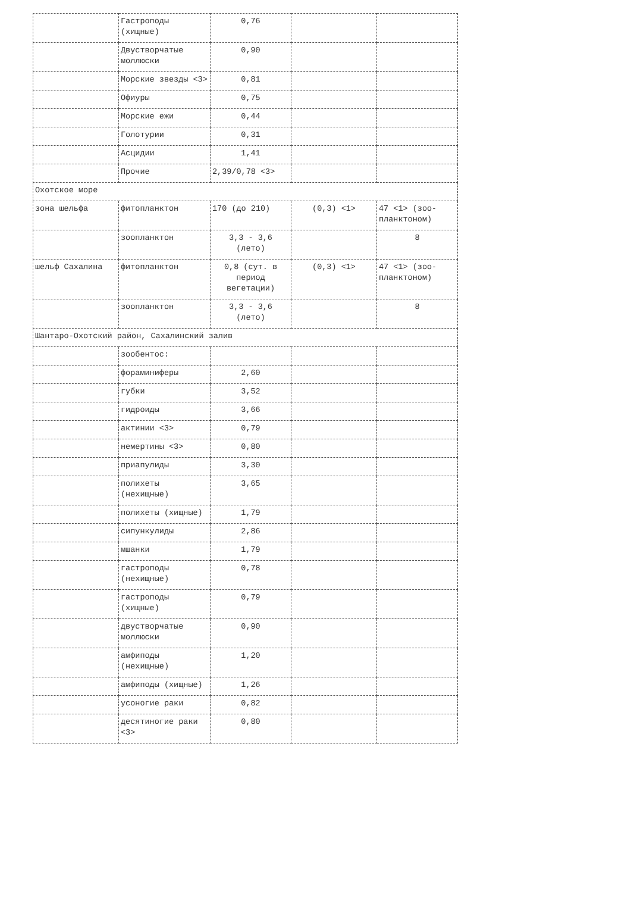| | Гастроподы (хищные) | 0,76 | | |
| | Двустворчатые моллюски | 0,90 | | |
| | Морские звезды <3> | 0,81 | | |
| | Офиуры | 0,75 | | |
| | Морские ежи | 0,44 | | |
| | Голотурии | 0,31 | | |
| | Асцидии | 1,41 | | |
| | Прочие | 2,39/0,78 <3> | | |
| Охотское море | | | | |
| зона шельфа | фитопланктон | 170 (до 210) | (0,3) <1> | 47 <1> (зоо-планктоном) |
| | зоопланктон | 3,3 - 3,6 (лето) | | 8 |
| шельф Сахалина | фитопланктон | 0,8 (сут. в период вегетации) | (0,3) <1> | 47 <1> (зоо-планктоном) |
| | зоопланктон | 3,3 - 3,6 (лето) | | 8 |
| Шантаро-Охотский район, Сахалинский залив | | | | |
| | зообентос: | | | |
| | фораминиферы | 2,60 | | |
| | губки | 3,52 | | |
| | гидроиды | 3,66 | | |
| | актинии <3> | 0,79 | | |
| | немертины <3> | 0,80 | | |
| | приапулиды | 3,30 | | |
| | полихеты (нехищные) | 3,65 | | |
| | полихеты (хищные) | 1,79 | | |
| | сипункулиды | 2,86 | | |
| | мшанки | 1,79 | | |
| | гастроподы (нехищные) | 0,78 | | |
| | гастроподы (хищные) | 0,79 | | |
| | двустворчатые моллюски | 0,90 | | |
| | амфиподы (нехищные) | 1,20 | | |
| | амфиподы (хищные) | 1,26 | | |
| | усоногие раки | 0,82 | | |
| | десятиногие раки <3> | 0,80 | | |